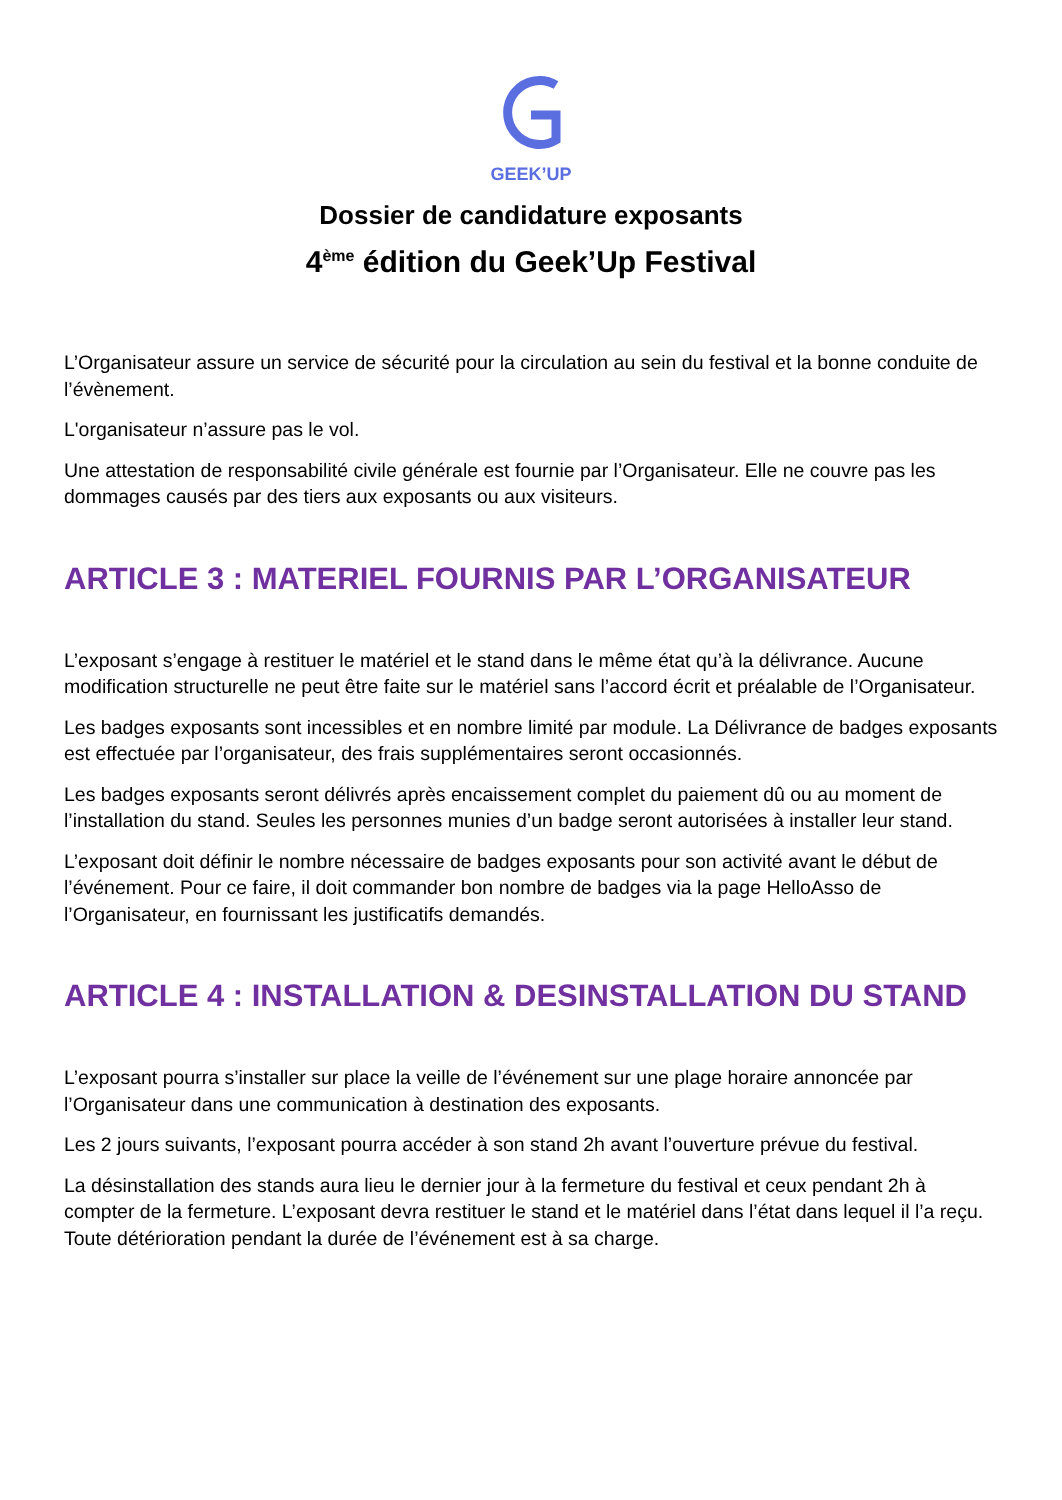GEEK’UP
Dossier de candidature exposants
4<sup>ème</sup> édition du Geek’Up Festival
L’Organisateur assure un service de sécurité pour la circulation au sein du festival et la bonne conduite de l’évènement.
L'organisateur n’assure pas le vol.
Une attestation de responsabilité civile générale est fournie par l’Organisateur. Elle ne couvre pas les dommages causés par des tiers aux exposants ou aux visiteurs.
ARTICLE 3 : MATERIEL FOURNIS PAR L’ORGANISATEUR
L’exposant s’engage à restituer le matériel et le stand dans le même état qu’à la délivrance. Aucune modification structurelle ne peut être faite sur le matériel sans l’accord écrit et préalable de l’Organisateur.
Les badges exposants sont incessibles et en nombre limité par module. La Délivrance de badges exposants est effectuée par l’organisateur, des frais supplémentaires seront occasionnés.
Les badges exposants seront délivrés après encaissement complet du paiement dû ou au moment de l’installation du stand. Seules les personnes munies d’un badge seront autorisées à installer leur stand.
L’exposant doit définir le nombre nécessaire de badges exposants pour son activité avant le début de l’événement. Pour ce faire, il doit commander bon nombre de badges via la page HelloAsso de l’Organisateur, en fournissant les justificatifs demandés.
ARTICLE 4 : INSTALLATION & DESINSTALLATION DU STAND
L’exposant pourra s’installer sur place la veille de l’événement sur une plage horaire annoncée par l’Organisateur dans une communication à destination des exposants.
Les 2 jours suivants, l’exposant pourra accéder à son stand 2h avant l’ouverture prévue du festival.
La désinstallation des stands aura lieu le dernier jour à la fermeture du festival et ceux pendant 2h à compter de la fermeture. L’exposant devra restituer le stand et le matériel dans l’état dans lequel il l’a reçu. Toute détérioration pendant la durée de l’événement est à sa charge.